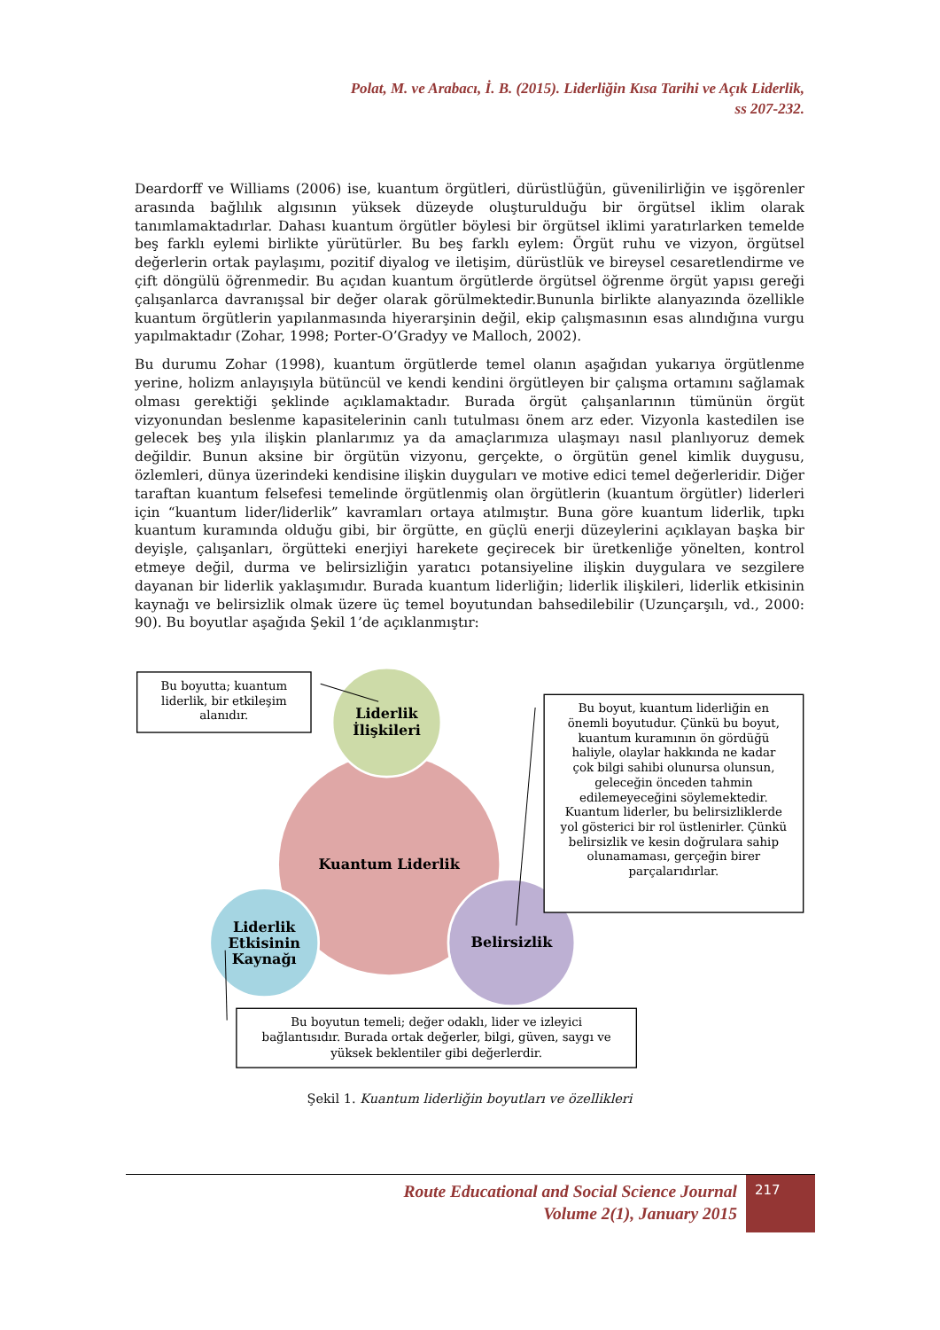Polat, M. ve Arabacı, İ. B. (2015). Liderliğin Kısa Tarihi ve Açık Liderlik,
ss 207-232.
Deardorff ve Williams (2006) ise, kuantum örgütleri, dürüstlüğün, güvenilirliğin ve işgörenler arasında bağlılık algısının yüksek düzeyde oluşturulduğu bir örgütsel iklim olarak tanımlamaktadırlar. Dahası kuantum örgütler böylesi bir örgütsel iklimi yaratırlarken temelde beş farklı eylemi birlikte yürütürler. Bu beş farklı eylem: Örgüt ruhu ve vizyon, örgütsel değerlerin ortak paylaşımı, pozitif diyalog ve iletişim, dürüstlük ve bireysel cesaretlendirme ve çift döngülü öğrenmedir. Bu açıdan kuantum örgütlerde örgütsel öğrenme örgüt yapısı gereği çalışanlarca davranışsal bir değer olarak görülmektedir.Bununla birlikte alanyazında özellikle kuantum örgütlerin yapılanmasında hiyerarşinin değil, ekip çalışmasının esas alındığına vurgu yapılmaktadır (Zohar, 1998; Porter-O’Gradyy ve Malloch, 2002).
Bu durumu Zohar (1998), kuantum örgütlerde temel olanın aşağıdan yukarıya örgütlenme yerine, holizm anlayışıyla bütüncül ve kendi kendini örgütleyen bir çalışma ortamını sağlamak olması gerektiği şeklinde açıklamaktadır. Burada örgüt çalışanlarının tümünün örgüt vizyonundan beslenme kapasitelerinin canlı tutulması önem arz eder. Vizyonla kastedilen ise gelecek beş yıla ilişkin planlarımız ya da amaçlarımıza ulaşmayı nasıl planlıyoruz demek değildir. Bunun aksine bir örgütün vizyonu, gerçekte, o örgütün genel kimlik duygusu, özlemleri, dünya üzerindeki kendisine ilişkin duyguları ve motive edici temel değerleridir. Diğer taraftan kuantum felsefesi temelinde örgütlenmiş olan örgütlerin (kuantum örgütler) liderleri için “kuantum lider/liderlik” kavramları ortaya atılmıştır. Buna göre kuantum liderlik, tıpkı kuantum kuramında olduğu gibi, bir örgütte, en güçlü enerji düzeylerini açıklayan başka bir deyişle, çalışanları, örgütteki enerjiyi harekete geçirecek bir üretkenliğe yönelten, kontrol etmeye değil, durma ve belirsizliğin yaratıcı potansiyeline ilişkin duygulara ve sezgilere dayanan bir liderlik yaklaşımıdır. Burada kuantum liderliğin; liderlik ilişkileri, liderlik etkisinin kaynağı ve belirsizlik olmak üzere üç temel boyutundan bahsedilebilir (Uzunçarşılı, vd., 2000: 90). Bu boyutlar aşağıda Şekil 1’de açıklanmıştır:
Liderlik
İlişkileri
Kuantum Liderlik
Liderlik
Etkisinin
Kaynağı
Belirsizlik
Bu boyutta; kuantum
liderlik, bir etkileşim
alanıdır.
Bu boyut, kuantum liderliğin en
önemli boyutudur. Çünkü bu boyut,
kuantum kuramının ön gördüğü
haliyle, olaylar hakkında ne kadar
çok bilgi sahibi olunursa olunsun,
geleceğin önceden tahmin
edilemeyeceğini söylemektedir.
Kuantum liderler, bu belirsizliklerde
yol gösterici bir rol üstlenirler. Çünkü
belirsizlik ve kesin doğrulara sahip
olunamaması, gerçeğin birer
parçalarıdırlar.
Bu boyutun temeli; değer odaklı, lider ve izleyici
bağlantısıdır. Burada ortak değerler, bilgi, güven, saygı ve
yüksek beklentiler gibi değerlerdir.
Şekil 1. Kuantum liderliğin boyutları ve özellikleri
Route Educational and Social Science Journal
Volume 2(1), January 2015
217